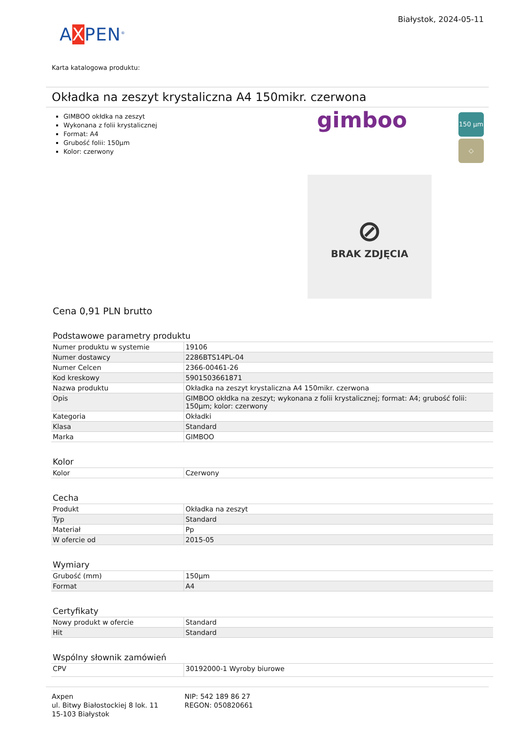AXPEN<sup>®</sup>
Białystok, 2024-05-11
Karta katalogowa produktu:
Okładka na zeszyt krystaliczna A4 150mikr. czerwona
GIMBOO okłdka na zeszyt
Wykonana z folii krystalicznej
Format: A4
Grubość folii: 150µm
Kolor: czerwony
gimboo
150 µm
◇
⊘
BRAK ZDJĘCIA
Cena 0,91 PLN brutto
Podstawowe parametry produktu
| Numer produktu w systemie | 19106 |
| Numer dostawcy | 2286BTS14PL-04 |
| Numer Celcen | 2366-00461-26 |
| Kod kreskowy | 5901503661871 |
| Nazwa produktu | Okładka na zeszyt krystaliczna A4 150mikr. czerwona |
| Opis | GIMBOO okłdka na zeszyt; wykonana z folii krystalicznej; format: A4; grubość folii: 150µm; kolor: czerwony |
| Kategoria | Okładki |
| Klasa | Standard |
| Marka | GIMBOO |
Kolor
| Kolor | Czerwony |
Cecha
| Produkt | Okładka na zeszyt |
| Typ | Standard |
| Materiał | Pp |
| W ofercie od | 2015-05 |
Wymiary
| Grubość (mm) | 150µm |
| Format | A4 |
Certyfikaty
| Nowy produkt w ofercie | Standard |
| Hit | Standard |
Wspólny słownik zamówień
| CPV | 30192000-1 Wyroby biurowe |
Axpen
ul. Bitwy Białostockiej 8 lok. 11
15-103 Białystok
NIP: 542 189 86 27
REGON: 050820661